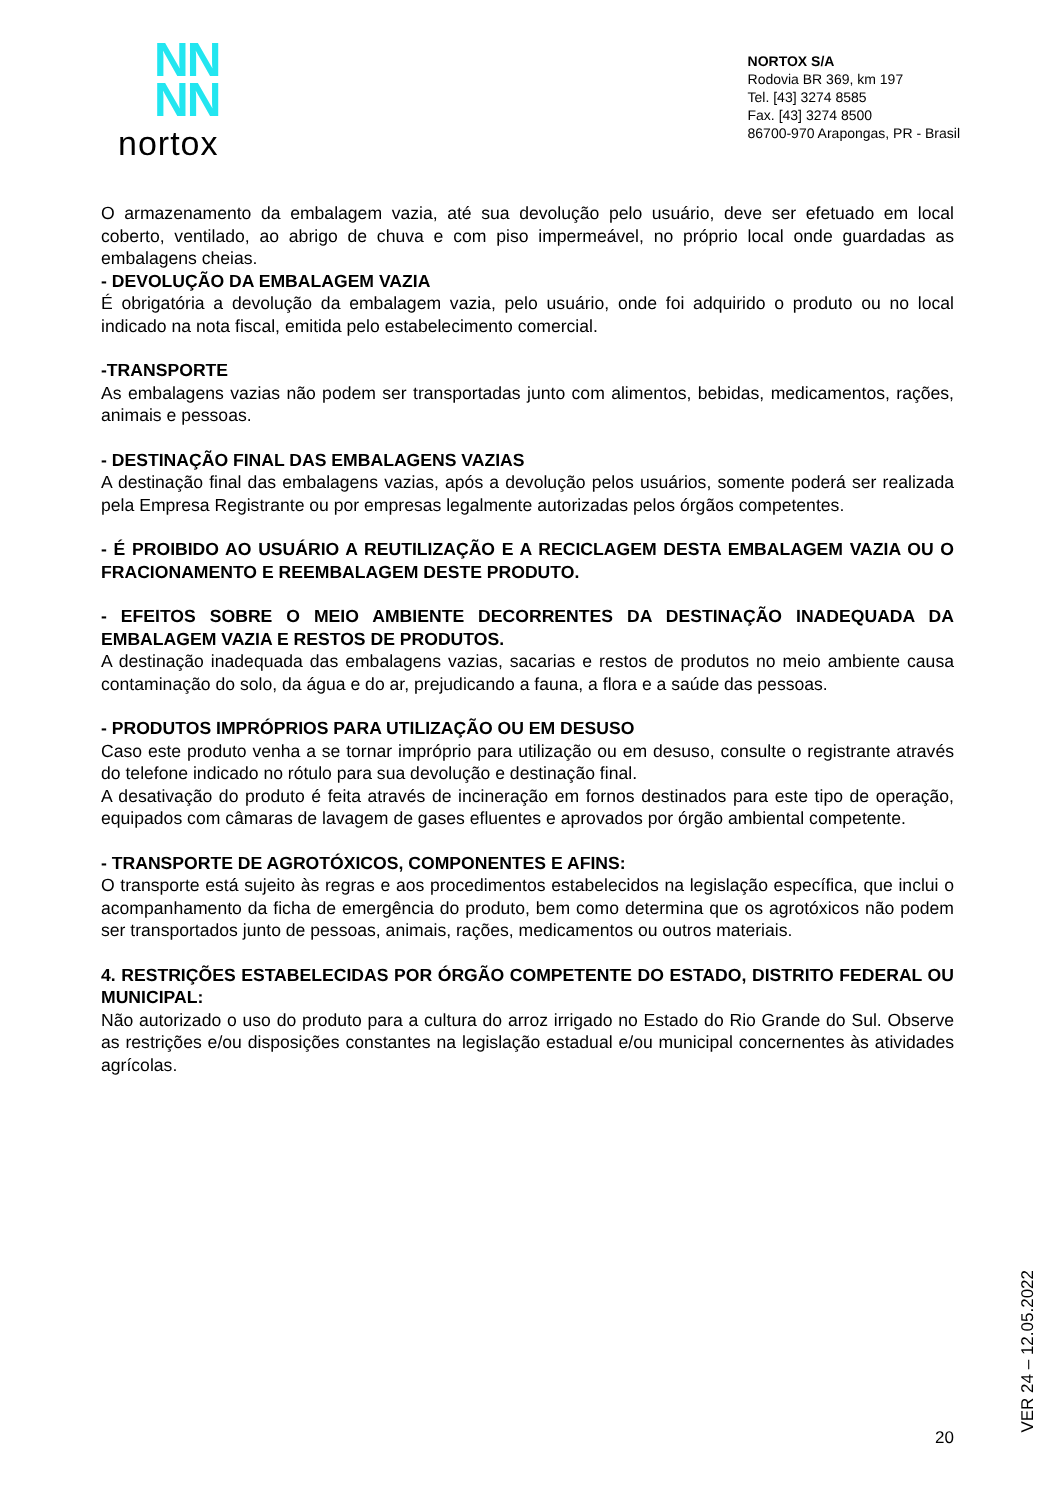NN
NN
nortox
NORTOX S/A
Rodovia BR 369, km 197
Tel. [43] 3274 8585
Fax. [43] 3274 8500
86700-970 Arapongas, PR - Brasil
O armazenamento da embalagem vazia, até sua devolução pelo usuário, deve ser efetuado em local coberto, ventilado, ao abrigo de chuva e com piso impermeável, no próprio local onde guardadas as embalagens cheias.
- DEVOLUÇÃO DA EMBALAGEM VAZIA
É obrigatória a devolução da embalagem vazia, pelo usuário, onde foi adquirido o produto ou no local indicado na nota fiscal, emitida pelo estabelecimento comercial.
-TRANSPORTE
As embalagens vazias não podem ser transportadas junto com alimentos, bebidas, medicamentos, rações, animais e pessoas.
- DESTINAÇÃO FINAL DAS EMBALAGENS VAZIAS
A destinação final das embalagens vazias, após a devolução pelos usuários, somente poderá ser realizada pela Empresa Registrante ou por empresas legalmente autorizadas pelos órgãos competentes.
- É PROIBIDO AO USUÁRIO A REUTILIZAÇÃO E A RECICLAGEM DESTA EMBALAGEM VAZIA OU O FRACIONAMENTO E REEMBALAGEM DESTE PRODUTO.
- EFEITOS SOBRE O MEIO AMBIENTE DECORRENTES DA DESTINAÇÃO INADEQUADA DA EMBALAGEM VAZIA E RESTOS DE PRODUTOS.
A destinação inadequada das embalagens vazias, sacarias e restos de produtos no meio ambiente causa contaminação do solo, da água e do ar, prejudicando a fauna, a flora e a saúde das pessoas.
- PRODUTOS IMPRÓPRIOS PARA UTILIZAÇÃO OU EM DESUSO
Caso este produto venha a se tornar impróprio para utilização ou em desuso, consulte o registrante através do telefone indicado no rótulo para sua devolução e destinação final.
A desativação do produto é feita através de incineração em fornos destinados para este tipo de operação, equipados com câmaras de lavagem de gases efluentes e aprovados por órgão ambiental competente.
- TRANSPORTE DE AGROTÓXICOS, COMPONENTES E AFINS:
O transporte está sujeito às regras e aos procedimentos estabelecidos na legislação específica, que inclui o acompanhamento da ficha de emergência do produto, bem como determina que os agrotóxicos não podem ser transportados junto de pessoas, animais, rações, medicamentos ou outros materiais.
4. RESTRIÇÕES ESTABELECIDAS POR ÓRGÃO COMPETENTE DO ESTADO, DISTRITO FEDERAL OU MUNICIPAL:
Não autorizado o uso do produto para a cultura do arroz irrigado no Estado do Rio Grande do Sul. Observe as restrições e/ou disposições constantes na legislação estadual e/ou municipal concernentes às atividades agrícolas.
VER 24 – 12.05.2022
20